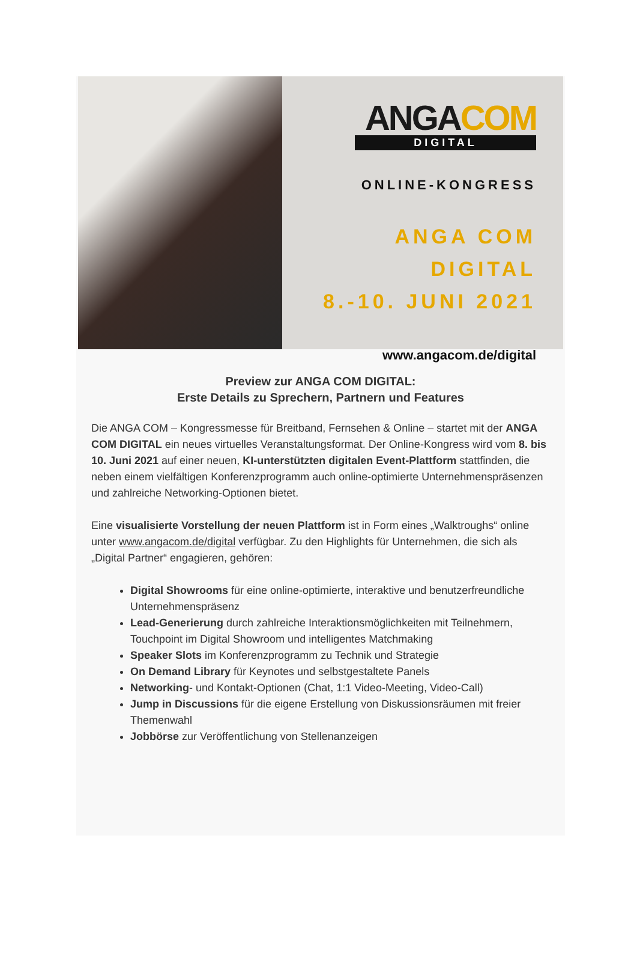ANGACOM
DIGITAL
ONLINE-KONGRESS
ANGA COM DIGITAL
8.-10. JUNI 2021
www.angacom.de/digital
Preview zur ANGA COM DIGITAL:
Erste Details zu Sprechern, Partnern und Features
Die ANGA COM – Kongressmesse für Breitband, Fernsehen & Online – startet mit der ANGA COM DIGITAL ein neues virtuelles Veranstaltungsformat. Der Online-Kongress wird vom 8. bis 10. Juni 2021 auf einer neuen, KI-unterstützten digitalen Event-Plattform stattfinden, die neben einem vielfältigen Konferenzprogramm auch online-optimierte Unternehmenspräsenzen und zahlreiche Networking-Optionen bietet.
Eine visualisierte Vorstellung der neuen Plattform ist in Form eines „Walktroughs“ online unter www.angacom.de/digital verfügbar. Zu den Highlights für Unternehmen, die sich als „Digital Partner“ engagieren, gehören:
Digital Showrooms für eine online-optimierte, interaktive und benutzerfreundliche Unternehmenspräsenz
Lead-Generierung durch zahlreiche Interaktionsmöglichkeiten mit Teilnehmern, Touchpoint im Digital Showroom und intelligentes Matchmaking
Speaker Slots im Konferenzprogramm zu Technik und Strategie
On Demand Library für Keynotes und selbstgestaltete Panels
Networking- und Kontakt-Optionen (Chat, 1:1 Video-Meeting, Video-Call)
Jump in Discussions für die eigene Erstellung von Diskussionsräumen mit freier Themenwahl
Jobbörse zur Veröffentlichung von Stellenanzeigen